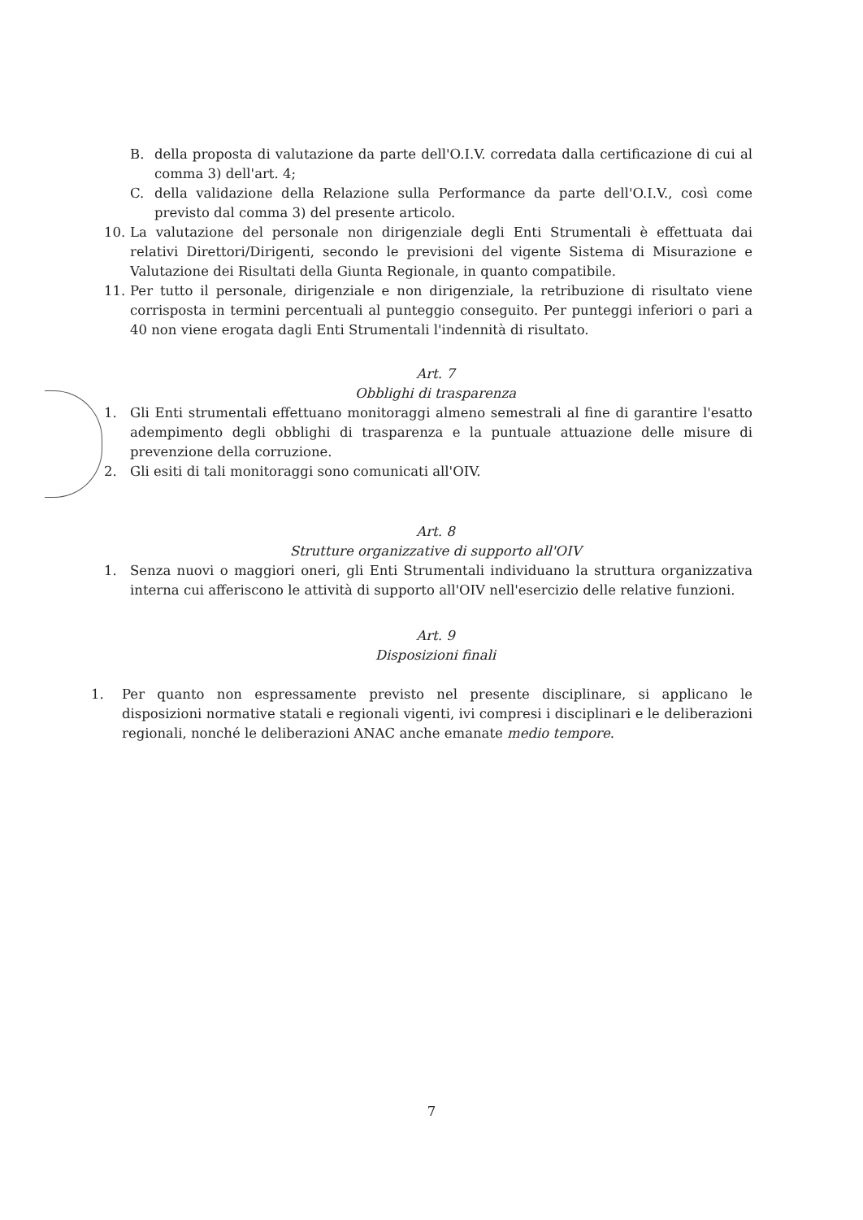B. della proposta di valutazione da parte dell'O.I.V. corredata dalla certificazione di cui al comma 3) dell'art. 4;
C. della validazione della Relazione sulla Performance da parte dell'O.I.V., così come previsto dal comma 3) del presente articolo.
10. La valutazione del personale non dirigenziale degli Enti Strumentali è effettuata dai relativi Direttori/Dirigenti, secondo le previsioni del vigente Sistema di Misurazione e Valutazione dei Risultati della Giunta Regionale, in quanto compatibile.
11. Per tutto il personale, dirigenziale e non dirigenziale, la retribuzione di risultato viene corrisposta in termini percentuali al punteggio conseguito. Per punteggi inferiori o pari a 40 non viene erogata dagli Enti Strumentali l'indennità di risultato.
Art. 7
Obblighi di trasparenza
1. Gli Enti strumentali effettuano monitoraggi almeno semestrali al fine di garantire l'esatto adempimento degli obblighi di trasparenza e la puntuale attuazione delle misure di prevenzione della corruzione.
2. Gli esiti di tali monitoraggi sono comunicati all'OIV.
Art. 8
Strutture organizzative di supporto all'OIV
1. Senza nuovi o maggiori oneri, gli Enti Strumentali individuano la struttura organizzativa interna cui afferiscono le attività di supporto all'OIV nell'esercizio delle relative funzioni.
Art. 9
Disposizioni finali
1. Per quanto non espressamente previsto nel presente disciplinare, si applicano le disposizioni normative statali e regionali vigenti, ivi compresi i disciplinari e le deliberazioni regionali, nonché le deliberazioni ANAC anche emanate medio tempore.
7